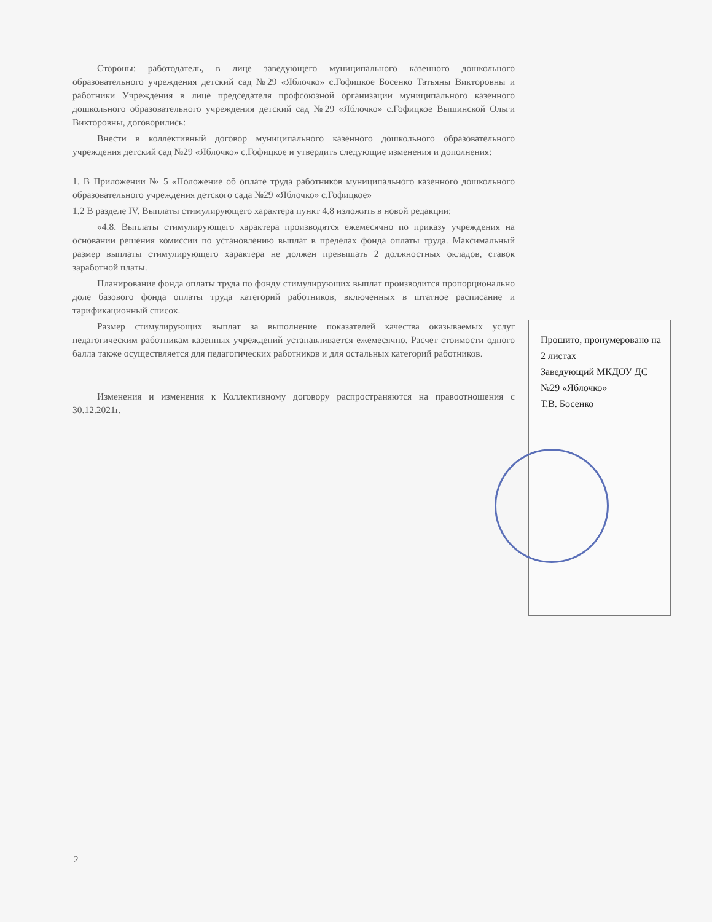Стороны: работодатель, в лице заведующего муниципального казенного дошкольного образовательного учреждения детский сад №29 «Яблочко» с.Гофицкое Босенко Татьяны Викторовны и работники Учреждения в лице председателя профсоюзной организации муниципального казенного дошкольного образовательного учреждения детский сад №29 «Яблочко» с.Гофицкое Вышинской Ольги Викторовны, договорились:
Внести в коллективный договор муниципального казенного дошкольного образовательного учреждения детский сад №29 «Яблочко» с.Гофицкое и утвердить следующие изменения и дополнения:
1. В Приложении № 5 «Положение об оплате труда работников муниципального казенного дошкольного образовательного учреждения детского сада №29 «Яблочко» с.Гофицкое»
1.2 В разделе IV. Выплаты стимулирующего характера пункт 4.8 изложить в новой редакции:
«4.8. Выплаты стимулирующего характера производятся ежемесячно по приказу учреждения на основании решения комиссии по установлению выплат в пределах фонда оплаты труда. Максимальный размер выплаты стимулирующего характера не должен превышать 2 должностных окладов, ставок заработной платы.
Планирование фонда оплаты труда по фонду стимулирующих выплат производится пропорционально доле базового фонда оплаты труда категорий работников, включенных в штатное расписание и тарификационный список.
Размер стимулирующих выплат за выполнение показателей качества оказываемых услуг педагогическим работникам казенных учреждений устанавливается ежемесячно. Расчет стоимости одного балла также осуществляется для педагогических работников и для остальных категорий работников.
Изменения и изменения к Коллективному договору распространяются на правоотношения с 30.12.2021г.
Прошито, пронумеровано на 2 листах
Заведующий МКДОУ ДС №29 «Яблочко»
Т.В. Босенко
2